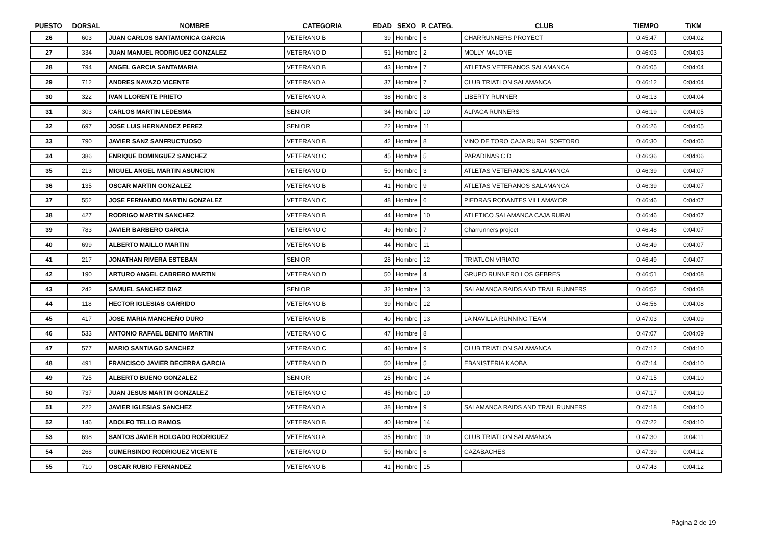| PUESTO | DORSAL | NOMBRE | CATEGORIA | EDAD | SEXO | P. CATEG. | CLUB | TIEMPO | T/KM |
| --- | --- | --- | --- | --- | --- | --- | --- | --- | --- |
| 26 | 603 | JUAN CARLOS SANTAMONICA GARCIA | VETERANO B | 39 | Hombre | 6 | CHARRUNNERS PROYECT | 0:45:47 | 0:04:02 |
| 27 | 334 | JUAN MANUEL RODRIGUEZ GONZALEZ | VETERANO D | 51 | Hombre | 2 | MOLLY MALONE | 0:46:03 | 0:04:03 |
| 28 | 794 | ANGEL GARCIA SANTAMARIA | VETERANO B | 43 | Hombre | 7 | ATLETAS VETERANOS SALAMANCA | 0:46:05 | 0:04:04 |
| 29 | 712 | ANDRES NAVAZO VICENTE | VETERANO A | 37 | Hombre | 7 | CLUB TRIATLON SALAMANCA | 0:46:12 | 0:04:04 |
| 30 | 322 | IVAN LLORENTE PRIETO | VETERANO A | 38 | Hombre | 8 | LIBERTY RUNNER | 0:46:13 | 0:04:04 |
| 31 | 303 | CARLOS MARTIN LEDESMA | SENIOR | 34 | Hombre | 10 | ALPACA RUNNERS | 0:46:19 | 0:04:05 |
| 32 | 697 | JOSE LUIS HERNANDEZ PEREZ | SENIOR | 22 | Hombre | 11 | | 0:46:26 | 0:04:05 |
| 33 | 790 | JAVIER SANZ SANFRUCTUOSO | VETERANO B | 42 | Hombre | 8 | VINO DE TORO CAJA RURAL SOFTORO | 0:46:30 | 0:04:06 |
| 34 | 386 | ENRIQUE DOMINGUEZ SANCHEZ | VETERANO C | 45 | Hombre | 5 | PARADINAS C D | 0:46:36 | 0:04:06 |
| 35 | 213 | MIGUEL ANGEL MARTIN ASUNCION | VETERANO D | 50 | Hombre | 3 | ATLETAS VETERANOS SALAMANCA | 0:46:39 | 0:04:07 |
| 36 | 135 | OSCAR MARTIN GONZALEZ | VETERANO B | 41 | Hombre | 9 | ATLETAS VETERANOS SALAMANCA | 0:46:39 | 0:04:07 |
| 37 | 552 | JOSE FERNANDO MARTIN GONZALEZ | VETERANO C | 48 | Hombre | 6 | PIEDRAS RODANTES VILLAMAYOR | 0:46:46 | 0:04:07 |
| 38 | 427 | RODRIGO MARTIN SANCHEZ | VETERANO B | 44 | Hombre | 10 | ATLETICO SALAMANCA CAJA RURAL | 0:46:46 | 0:04:07 |
| 39 | 783 | JAVIER BARBERO GARCIA | VETERANO C | 49 | Hombre | 7 | Charrunners project | 0:46:48 | 0:04:07 |
| 40 | 699 | ALBERTO MAILLO MARTIN | VETERANO B | 44 | Hombre | 11 | | 0:46:49 | 0:04:07 |
| 41 | 217 | JONATHAN RIVERA ESTEBAN | SENIOR | 28 | Hombre | 12 | TRIATLON VIRIATO | 0:46:49 | 0:04:07 |
| 42 | 190 | ARTURO ANGEL CABRERO MARTIN | VETERANO D | 50 | Hombre | 4 | GRUPO RUNNERO LOS GEBRES | 0:46:51 | 0:04:08 |
| 43 | 242 | SAMUEL SANCHEZ DIAZ | SENIOR | 32 | Hombre | 13 | SALAMANCA RAIDS AND TRAIL RUNNERS | 0:46:52 | 0:04:08 |
| 44 | 118 | HECTOR IGLESIAS GARRIDO | VETERANO B | 39 | Hombre | 12 | | 0:46:56 | 0:04:08 |
| 45 | 417 | JOSE MARIA MANCHEÑO DURO | VETERANO B | 40 | Hombre | 13 | LA NAVILLA RUNNING TEAM | 0:47:03 | 0:04:09 |
| 46 | 533 | ANTONIO RAFAEL BENITO MARTIN | VETERANO C | 47 | Hombre | 8 | | 0:47:07 | 0:04:09 |
| 47 | 577 | MARIO SANTIAGO SANCHEZ | VETERANO C | 46 | Hombre | 9 | CLUB TRIATLON SALAMANCA | 0:47:12 | 0:04:10 |
| 48 | 491 | FRANCISCO JAVIER BECERRA GARCIA | VETERANO D | 50 | Hombre | 5 | EBANISTERIA KAOBA | 0:47:14 | 0:04:10 |
| 49 | 725 | ALBERTO BUENO GONZALEZ | SENIOR | 25 | Hombre | 14 | | 0:47:15 | 0:04:10 |
| 50 | 737 | JUAN JESUS MARTIN GONZALEZ | VETERANO C | 45 | Hombre | 10 | | 0:47:17 | 0:04:10 |
| 51 | 222 | JAVIER IGLESIAS SANCHEZ | VETERANO A | 38 | Hombre | 9 | SALAMANCA RAIDS AND TRAIL RUNNERS | 0:47:18 | 0:04:10 |
| 52 | 146 | ADOLFO TELLO RAMOS | VETERANO B | 40 | Hombre | 14 | | 0:47:22 | 0:04:10 |
| 53 | 698 | SANTOS JAVIER HOLGADO RODRIGUEZ | VETERANO A | 35 | Hombre | 10 | CLUB TRIATLON SALAMANCA | 0:47:30 | 0:04:11 |
| 54 | 268 | GUMERSINDO RODRIGUEZ VICENTE | VETERANO D | 50 | Hombre | 6 | CAZABACHES | 0:47:39 | 0:04:12 |
| 55 | 710 | OSCAR RUBIO FERNANDEZ | VETERANO B | 41 | Hombre | 15 | | 0:47:43 | 0:04:12 |
Página 2 de 19